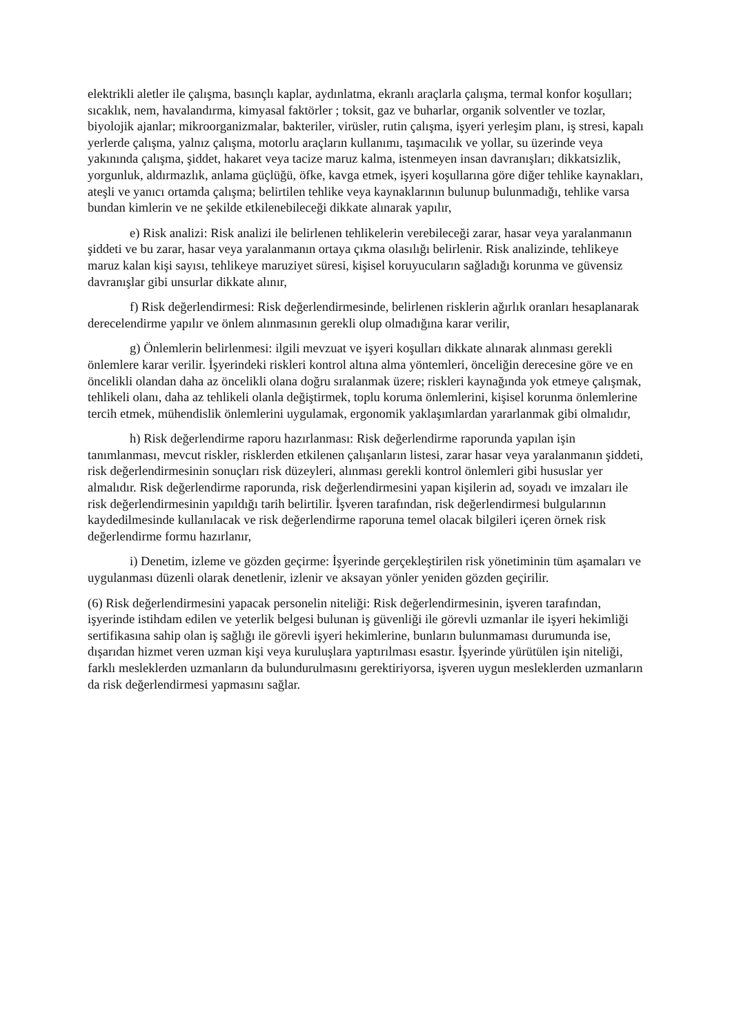elektrikli aletler ile çalışma, basınçlı kaplar, aydınlatma, ekranlı araçlarla çalışma, termal konfor koşulları; sıcaklık, nem, havalandırma, kimyasal faktörler ; toksit, gaz ve buharlar, organik solventler ve tozlar, biyolojik ajanlar; mikroorganizmalar, bakteriler, virüsler, rutin çalışma, işyeri yerleşim planı, iş stresi, kapalı yerlerde çalışma, yalnız çalışma, motorlu araçların kullanımı, taşımacılık ve yollar, su üzerinde veya yakınında çalışma, şiddet, hakaret veya tacize maruz kalma, istenmeyen insan davranışları; dikkatsizlik, yorgunluk, aldırmazlık, anlama güçlüğü, öfke, kavga etmek, işyeri koşullarına göre diğer tehlike kaynakları, ateşli ve yanıcı ortamda çalışma; belirtilen tehlike veya kaynaklarının bulunup bulunmadığı, tehlike varsa bundan kimlerin ve ne şekilde etkilenebileceği dikkate alınarak yapılır,
e) Risk analizi: Risk analizi ile belirlenen tehlikelerin verebileceği zarar, hasar veya yaralanmanın şiddeti ve bu zarar, hasar veya yaralanmanın ortaya çıkma olasılığı belirlenir. Risk analizinde, tehlikeye maruz kalan kişi sayısı, tehlikeye maruziyet süresi, kişisel koruyucuların sağladığı korunma ve güvensiz davranışlar gibi unsurlar dikkate alınır,
f) Risk değerlendirmesi: Risk değerlendirmesinde, belirlenen risklerin ağırlık oranları hesaplanarak derecelendirme yapılır ve önlem alınmasının gerekli olup olmadığına karar verilir,
g) Önlemlerin belirlenmesi: ilgili mevzuat ve işyeri koşulları dikkate alınarak alınması gerekli önlemlere karar verilir. İşyerindeki riskleri kontrol altına alma yöntemleri, önceliğin derecesine göre ve en öncelikli olandan daha az öncelikli olana doğru sıralanmak üzere; riskleri kaynağında yok etmeye çalışmak, tehlikeli olanı, daha az tehlikeli olanla değiştirmek, toplu koruma önlemlerini, kişisel korunma önlemlerine tercih etmek, mühendislik önlemlerini uygulamak, ergonomik yaklaşımlardan yararlanmak gibi olmalıdır,
h) Risk değerlendirme raporu hazırlanması: Risk değerlendirme raporunda yapılan işin tanımlanması, mevcut riskler, risklerden etkilenen çalışanların listesi, zarar hasar veya yaralanmanın şiddeti, risk değerlendirmesinin sonuçları risk düzeyleri, alınması gerekli kontrol önlemleri gibi hususlar yer almalıdır. Risk değerlendirme raporunda, risk değerlendirmesini yapan kişilerin ad, soyadı ve imzaları ile risk değerlendirmesinin yapıldığı tarih belirtilir. İşveren tarafından, risk değerlendirmesi bulgularının kaydedilmesinde kullanılacak ve risk değerlendirme raporuna temel olacak bilgileri içeren örnek risk değerlendirme formu hazırlanır,
i) Denetim, izleme ve gözden geçirme: İşyerinde gerçekleştirilen risk yönetiminin tüm aşamaları ve uygulanması düzenli olarak denetlenir, izlenir ve aksayan yönler yeniden gözden geçirilir.
(6) Risk değerlendirmesini yapacak personelin niteliği: Risk değerlendirmesinin, işveren tarafından, işyerinde istihdam edilen ve yeterlik belgesi bulunan iş güvenliği ile görevli uzmanlar ile işyeri hekimliği sertifikasına sahip olan iş sağlığı ile görevli işyeri hekimlerine, bunların bulunmaması durumunda ise, dışarıdan hizmet veren uzman kişi veya kuruluşlara yaptırılması esastır. İşyerinde yürütülen işin niteliği, farklı mesleklerden uzmanların da bulundurulmasını gerektiriyorsa, işveren uygun mesleklerden uzmanların da risk değerlendirmesi yapmasını sağlar.